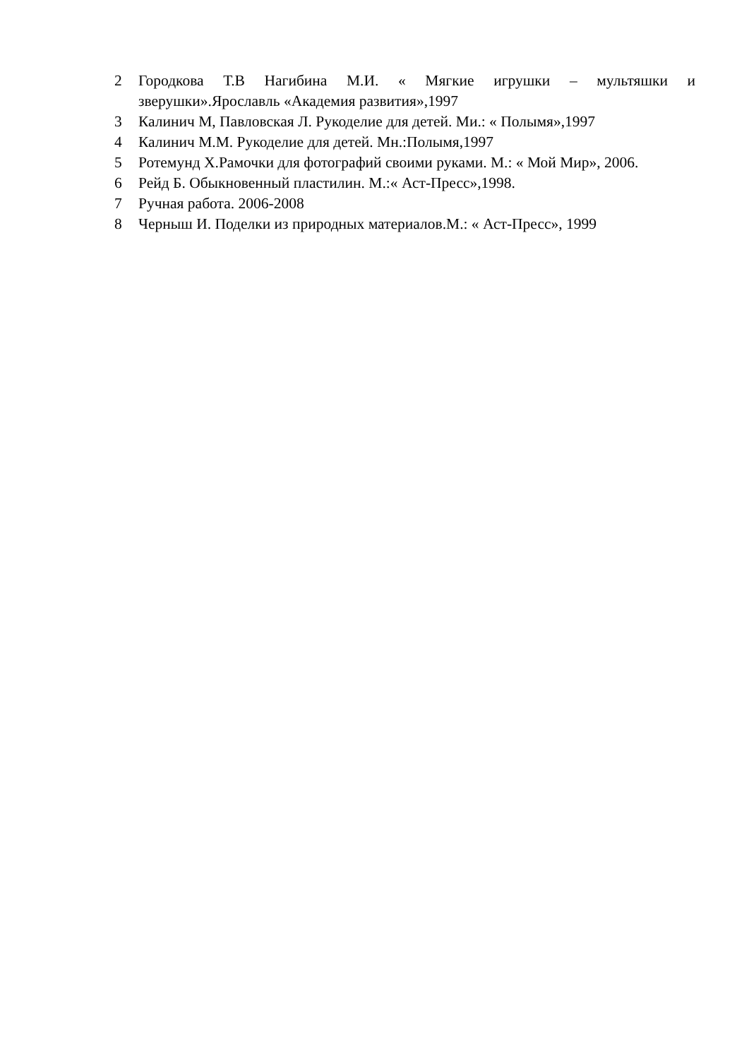2 Городкова Т.В Нагибина М.И. « Мягкие игрушки – мультяшки и зверушки».Ярославль «Академия развития»,1997
3 Калинич М, Павловская Л. Рукоделие для детей. Ми.: « Полымя»,1997
4 Калинич М.М. Рукоделие для детей. Мн.:Полымя,1997
5 Ротемунд Х.Рамочки для фотографий своими руками. М.: « Мой Мир», 2006.
6 Рейд Б. Обыкновенный пластилин. М.:« Аст-Пресс»,1998.
7 Ручная работа. 2006-2008
8 Черныш И. Поделки из природных материалов.М.: « Аст-Пресс», 1999